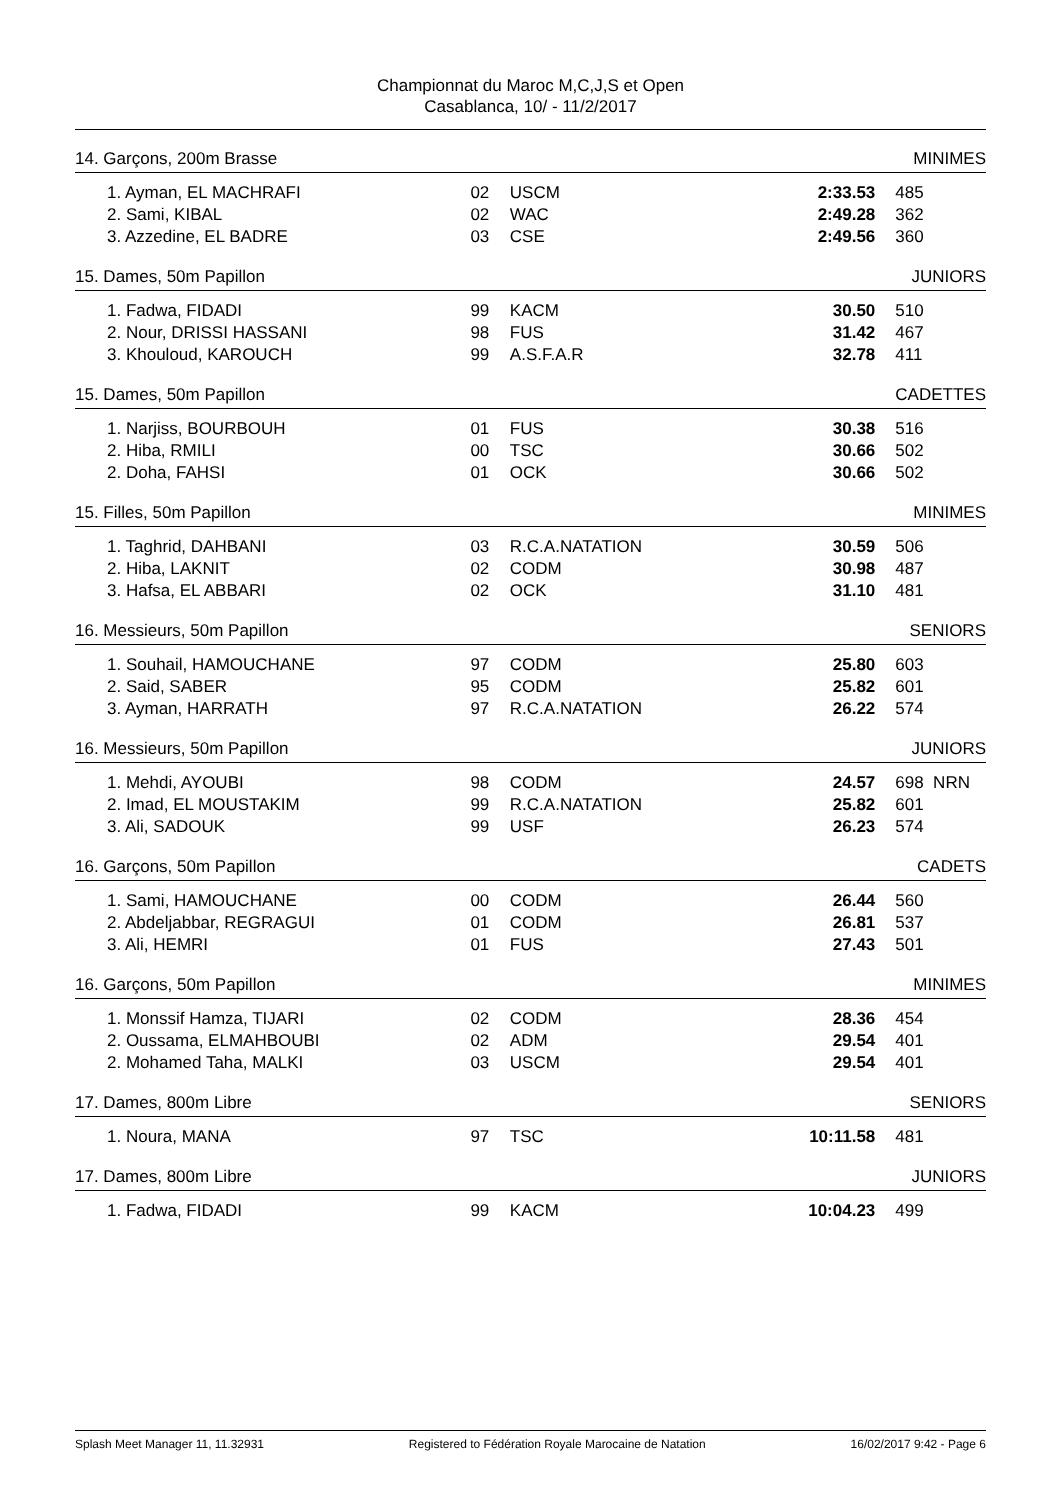Championnat du Maroc M,C,J,S et Open
Casablanca, 10/ - 11/2/2017
| 14. Garçons, 200m Brasse | | | | | MINIMES |
| 1. Ayman, EL MACHRAFI | 02 | USCM | 2:33.53 | 485 | |
| 2. Sami, KIBAL | 02 | WAC | 2:49.28 | 362 | |
| 3. Azzedine, EL BADRE | 03 | CSE | 2:49.56 | 360 | |
| 15. Dames, 50m Papillon | | | | | JUNIORS |
| 1. Fadwa, FIDADI | 99 | KACM | 30.50 | 510 | |
| 2. Nour, DRISSI HASSANI | 98 | FUS | 31.42 | 467 | |
| 3. Khouloud, KAROUCH | 99 | A.S.F.A.R | 32.78 | 411 | |
| 15. Dames, 50m Papillon | | | | | CADETTES |
| 1. Narjiss, BOURBOUH | 01 | FUS | 30.38 | 516 | |
| 2. Hiba, RMILI | 00 | TSC | 30.66 | 502 | |
| 2. Doha, FAHSI | 01 | OCK | 30.66 | 502 | |
| 15. Filles, 50m Papillon | | | | | MINIMES |
| 1. Taghrid, DAHBANI | 03 | R.C.A.NATATION | 30.59 | 506 | |
| 2. Hiba, LAKNIT | 02 | CODM | 30.98 | 487 | |
| 3. Hafsa, EL ABBARI | 02 | OCK | 31.10 | 481 | |
| 16. Messieurs, 50m Papillon | | | | | SENIORS |
| 1. Souhail, HAMOUCHANE | 97 | CODM | 25.80 | 603 | |
| 2. Said, SABER | 95 | CODM | 25.82 | 601 | |
| 3. Ayman, HARRATH | 97 | R.C.A.NATATION | 26.22 | 574 | |
| 16. Messieurs, 50m Papillon | | | | | JUNIORS |
| 1. Mehdi, AYOUBI | 98 | CODM | 24.57 | 698 NRN | |
| 2. Imad, EL MOUSTAKIM | 99 | R.C.A.NATATION | 25.82 | 601 | |
| 3. Ali, SADOUK | 99 | USF | 26.23 | 574 | |
| 16. Garçons, 50m Papillon | | | | | CADETS |
| 1. Sami, HAMOUCHANE | 00 | CODM | 26.44 | 560 | |
| 2. Abdeljabbar, REGRAGUI | 01 | CODM | 26.81 | 537 | |
| 3. Ali, HEMRI | 01 | FUS | 27.43 | 501 | |
| 16. Garçons, 50m Papillon | | | | | MINIMES |
| 1. Monssif Hamza, TIJARI | 02 | CODM | 28.36 | 454 | |
| 2. Oussama, ELMAHBOUBI | 02 | ADM | 29.54 | 401 | |
| 2. Mohamed Taha, MALKI | 03 | USCM | 29.54 | 401 | |
| 17. Dames, 800m Libre | | | | | SENIORS |
| 1. Noura, MANA | 97 | TSC | 10:11.58 | 481 | |
| 17. Dames, 800m Libre | | | | | JUNIORS |
| 1. Fadwa, FIDADI | 99 | KACM | 10:04.23 | 499 | |
Splash Meet Manager 11, 11.32931 Registered to Fédération Royale Marocaine de Natation 16/02/2017 9:42 - Page 6